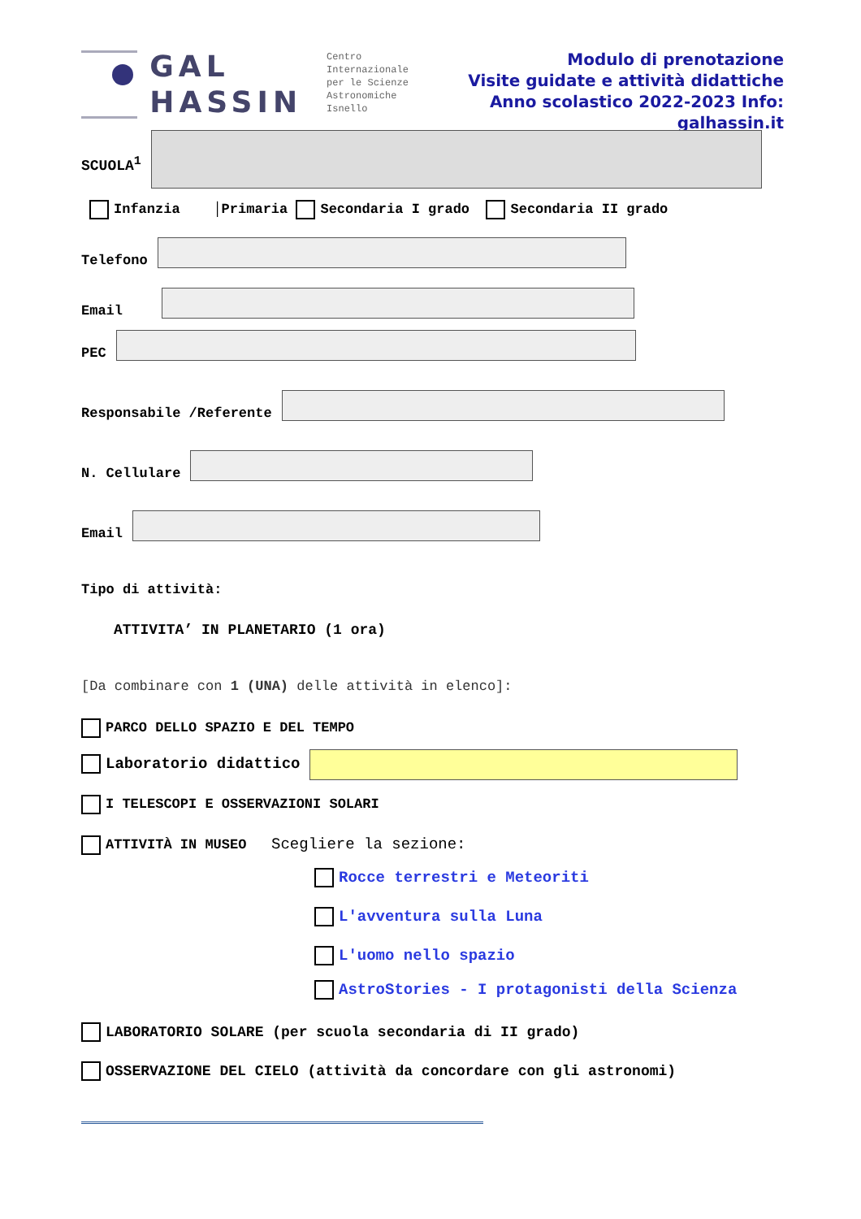GAL
HASSIN
Centro
Internazionale
per le Scienze
Astronomiche
Isnello
Modulo di prenotazione
Visite guidate e attività didattiche
Anno scolastico 2022-2023 Info: galhassin.it
SCUOLA<sup>1</sup>
Infanzia │Primaria Secondaria I grado Secondaria II grado
Telefono
Email
PEC
Responsabile /Referente
N. Cellulare
Email
Tipo di attività:
ATTIVITA’ IN PLANETARIO (1 ora)
[Da combinare con 1 (UNA) delle attività in elenco]:
PARCO DELLO SPAZIO E DEL TEMPO
Laboratorio didattico
I TELESCOPI E OSSERVAZIONI SOLARI
ATTIVITÀ IN MUSEO Scegliere la sezione:
Rocce terrestri e Meteoriti
L'avventura sulla Luna
L'uomo nello spazio
AstroStories - I protagonisti della Scienza
LABORATORIO SOLARE (per scuola secondaria di II grado)
OSSERVAZIONE DEL CIELO (attività da concordare con gli astronomi)